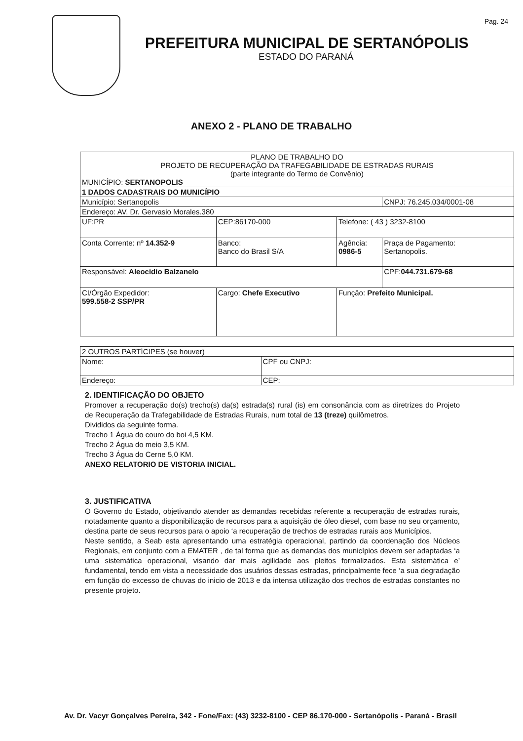Pag. 24
PREFEITURA MUNICIPAL DE SERTANÓPOLIS
ESTADO DO PARANÁ
ANEXO 2 - PLANO DE TRABALHO
| PLANO DE TRABALHO DO PROJETO DE RECUPERAÇÃO DA TRAFEGABILIDADE DE ESTRADAS RURAIS (parte integrante do Termo de Convênio) MUNICÍPIO: SERTANOPOLIS | | | |
| 1 DADOS CADASTRAIS DO MUNICÍPIO | | | |
| Município: Sertanopolis | | | CNPJ: 76.245.034/0001-08 |
| Endereço: AV. Dr. Gervasio Morales.380 | | | |
| UF:PR | CEP:86170-000 | Telefone: ( 43 ) 3232-8100 | |
| Conta Corrente: nº 14.352-9 | Banco: Banco do Brasil S/A | Agência: 0986-5 | Praça de Pagamento: Sertanopolis. |
| Responsável: Aleocidio Balzanelo | | | CPF: 044.731.679-68 |
| CI/Órgão Expedidor: 599.558-2 SSP/PR | Cargo: Chefe Executivo | Função: Prefeito Municipal. | |
| 2 OUTROS PARTÍCIPES (se houver) | |
| Nome: | CPF ou CNPJ: |
| Endereço: | CEP: |
2. IDENTIFICAÇÃO DO OBJETO
Promover a recuperação do(s) trecho(s) da(s) estrada(s) rural (is) em consonância com as diretrizes do Projeto de Recuperação da Trafegabilidade de Estradas Rurais, num total de 13 (treze) quilômetros.
Divididos da seguinte forma.
Trecho 1 Água do couro do boi 4,5 KM.
Trecho 2 Água do meio 3,5 KM.
Trecho 3 Água do Cerne 5,0 KM.
ANEXO RELATORIO DE VISTORIA INICIAL.
3. JUSTIFICATIVA
O Governo do Estado, objetivando atender as demandas recebidas referente a recuperação de estradas rurais, notadamente quanto a disponibilização de recursos para a aquisição de óleo diesel, com base no seu orçamento, destina parte de seus recursos para o apoio ‘a recuperação de trechos de estradas rurais aos Municípios.
Neste sentido, a Seab esta apresentando uma estratégia operacional, partindo da coordenação dos Núcleos Regionais, em conjunto com a EMATER , de tal forma que as demandas dos municípios devem ser adaptadas ‘a uma sistemática operacional, visando dar mais agilidade aos pleitos formalizados. Esta sistemática e’ fundamental, tendo em vista a necessidade dos usuários dessas estradas, principalmente fece ‘a sua degradação em função do excesso de chuvas do inicio de 2013 e da intensa utilização dos trechos de estradas constantes no presente projeto.
Av. Dr. Vacyr Gonçalves Pereira, 342 - Fone/Fax: (43) 3232-8100 - CEP 86.170-000 - Sertanópolis - Paraná - Brasil